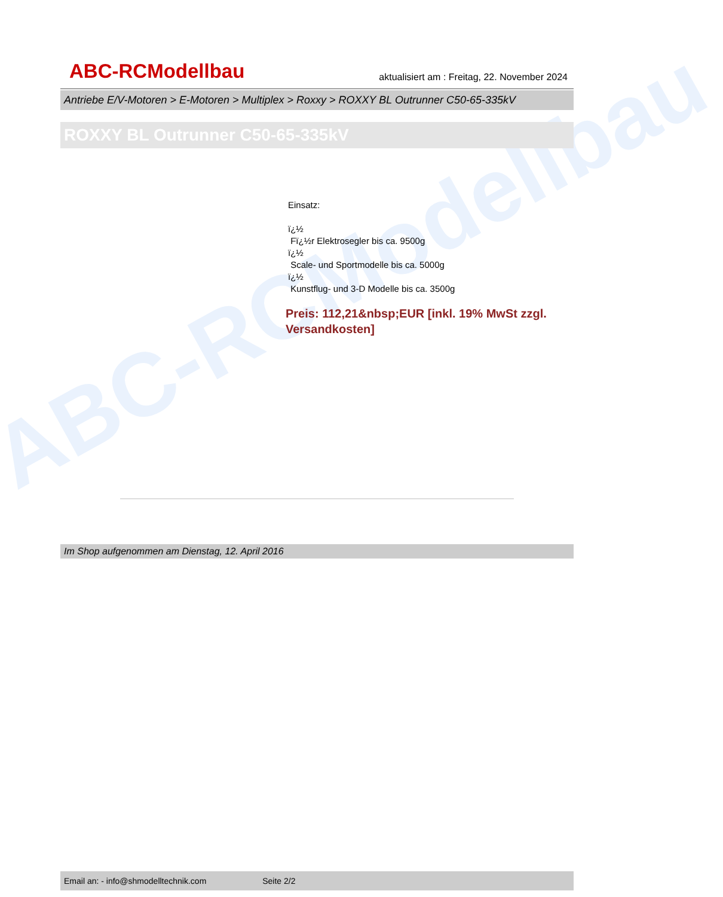ABC-RCModellbau
ABC-RCModellbau aktualisiert am : Freitag, 22. November 2024
Antriebe E/V-Motoren > E-Motoren > Multiplex > Roxxy > ROXXY BL Outrunner C50-65-335kV
ROXXY BL Outrunner C50-65-335kV
Einsatz:
ï¿½
Fï¿½r Elektrosegler bis ca. 9500g
ï¿½
Scale- und Sportmodelle bis ca. 5000g
ï¿½
Kunstflug- und 3-D Modelle bis ca. 3500g
Preis: 112,21&nbsp;EUR [inkl. 19% MwSt zzgl. Versandkosten]
Im Shop aufgenommen am Dienstag, 12. April 2016
Email an: - info@shmodelltechnik.com Seite 2/2